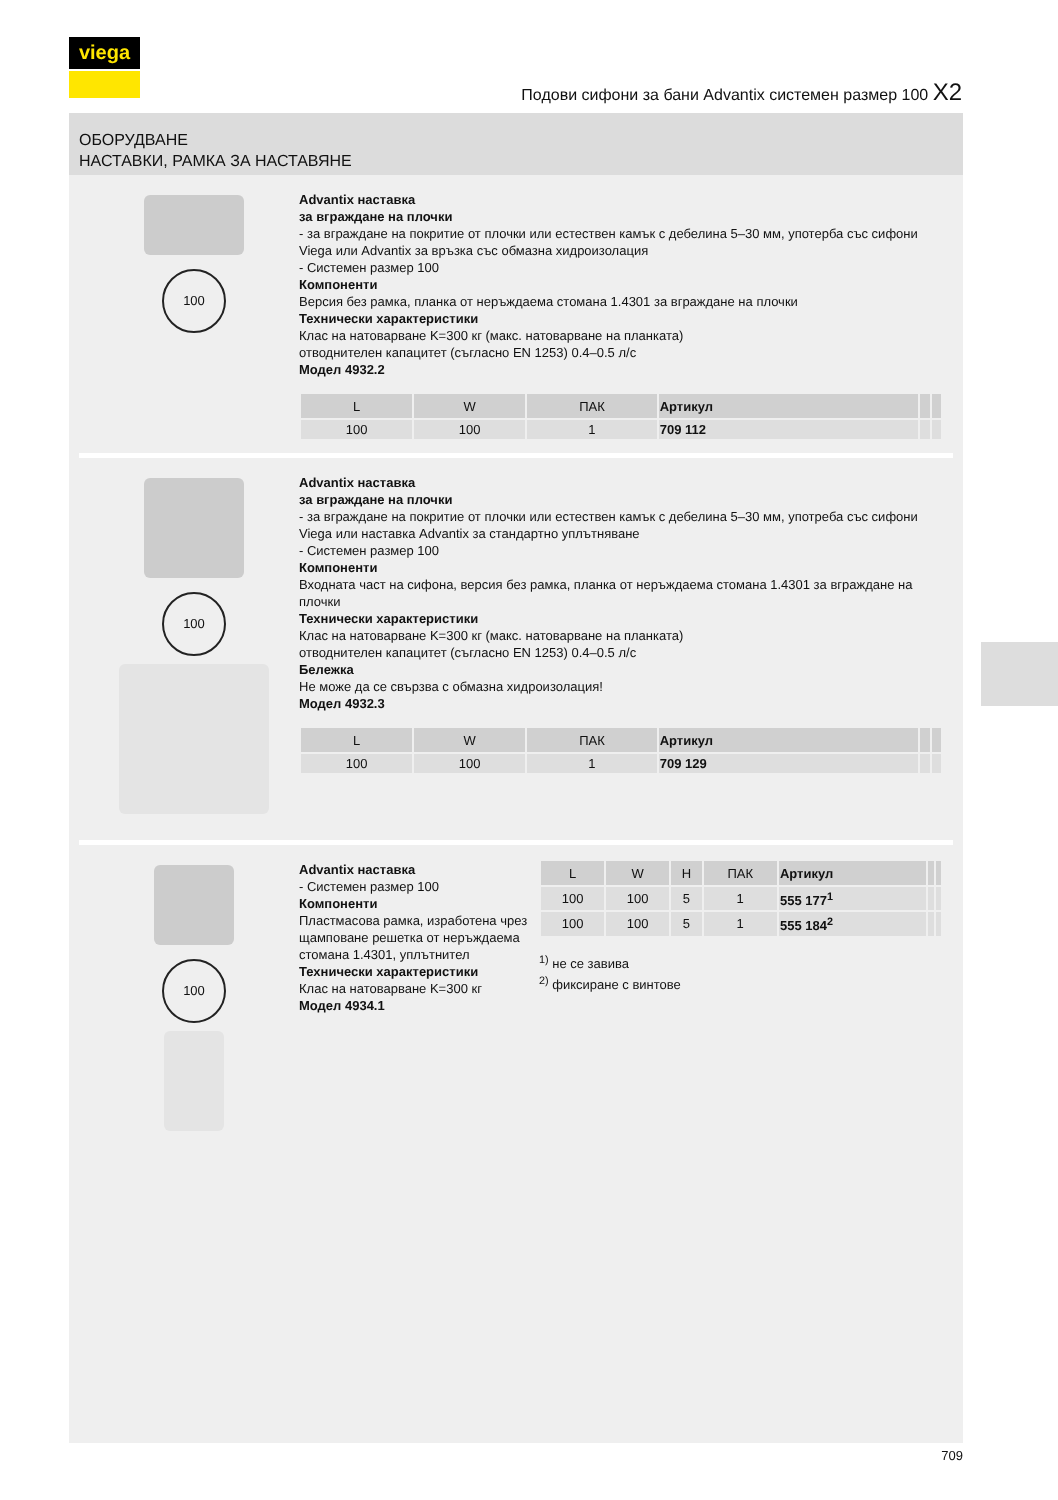viega
Подови сифони за бани Advantix системен размер 100 X2
ОБОРУДВАНЕ
НАСТАВКИ, РАМКА ЗА НАСТАВЯНЕ
100
Advantix наставка
за вграждане на плочки
- за вграждане на покритие от плочки или естествен камък с дебелина 5–30 мм, употерба със сифони Viega или Advantix за връзка със обмазна хидроизолация
- Системен размер 100
Компоненти
Версия без рамка, планка от неръждаема стомана 1.4301 за вграждане на плочки
Технически характеристики
Клас на натоварване K=300 кг (макс. натоварване на планката)
отводнителен капацитет (съгласно EN 1253) 0.4–0.5 л/с
Модел 4932.2
| L | W | ПАК | Артикул | | |
| --- | --- | --- | --- | --- | --- |
| 100 | 100 | 1 | 709 112 | | |
100
Advantix наставка
за вграждане на плочки
- за вграждане на покритие от плочки или естествен камък с дебелина 5–30 мм, употреба със сифони Viega или наставка Advantix за стандартно уплътняване
- Системен размер 100
Компоненти
Входната част на сифона, версия без рамка, планка от неръждаема стомана 1.4301 за вграждане на плочки
Технически характеристики
Клас на натоварване K=300 кг (макс. натоварване на планката)
отводнителен капацитет (съгласно EN 1253) 0.4–0.5 л/с
Бележка
Не може да се свързва с обмазна хидроизолация!
Модел 4932.3
| L | W | ПАК | Артикул | | |
| --- | --- | --- | --- | --- | --- |
| 100 | 100 | 1 | 709 129 | | |
100
Advantix наставка
- Системен размер 100
Компоненти
Пластмасова рамка, изработена чрез щамповане решетка от неръждаема стомана 1.4301, уплътнител
Технически характеристики
Клас на натоварване K=300 кг
Модел 4934.1
| L | W | H | ПАК | Артикул | | |
| --- | --- | --- | --- | --- | --- | --- |
| 100 | 100 | 5 | 1 | 555 177<sup>1</sup> | | |
| 100 | 100 | 5 | 1 | 555 184<sup>2</sup> | | |
<sup>1)</sup> не се завива
<sup>2)</sup> фиксиране с винтове
709